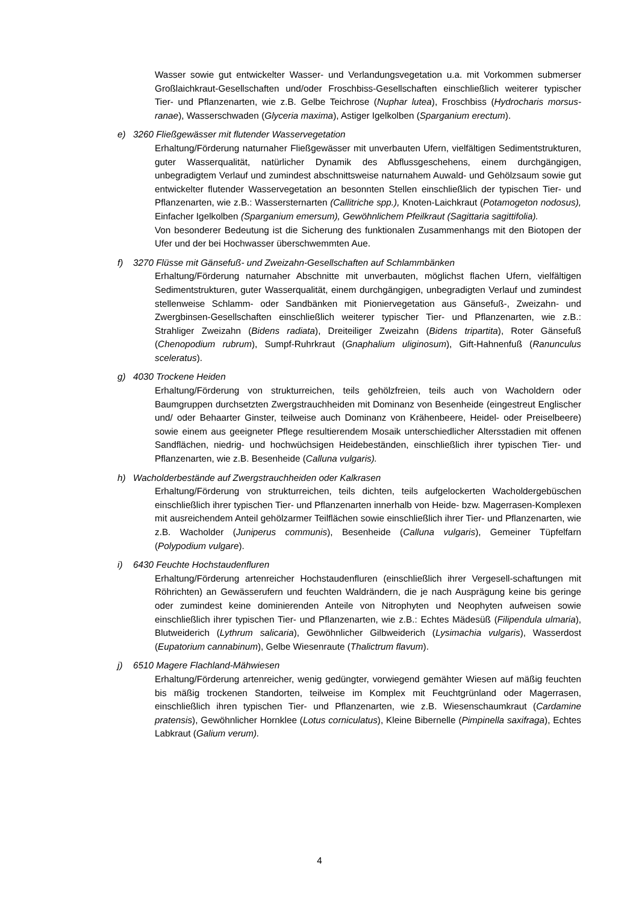Wasser sowie gut entwickelter Wasser- und Verlandungsvegetation u.a. mit Vorkommen submerser Großlaichkraut-Gesellschaften und/oder Froschbiss-Gesellschaften einschließlich weiterer typischer Tier- und Pflanzenarten, wie z.B. Gelbe Teichrose (Nuphar lutea), Froschbiss (Hydrocharis morsus-ranae), Wasserschwaden (Glyceria maxima), Astiger Igelkolben (Sparganium erectum).
e) 3260 Fließgewässer mit flutender Wasservegetation
Erhaltung/Förderung naturnaher Fließgewässer mit unverbauten Ufern, vielfältigen Sedimentstrukturen, guter Wasserqualität, natürlicher Dynamik des Abflussgeschehens, einem durchgängigen, unbegradigtem Verlauf und zumindest abschnittsweise naturnahem Auwald- und Gehölzsaum sowie gut entwickelter flutender Wasservegetation an besonnten Stellen einschließlich der typischen Tier- und Pflanzenarten, wie z.B.: Wassersternarten (Callitriche spp.), Knoten-Laichkraut (Potamogeton nodosus), Einfacher Igelkolben (Sparganium emersum), Gewöhnlichem Pfeilkraut (Sagittaria sagittifolia).
Von besonderer Bedeutung ist die Sicherung des funktionalen Zusammenhangs mit den Biotopen der Ufer und der bei Hochwasser überschwemmten Aue.
f) 3270 Flüsse mit Gänsefuß- und Zweizahn-Gesellschaften auf Schlammbänken
Erhaltung/Förderung naturnaher Abschnitte mit unverbauten, möglichst flachen Ufern, vielfältigen Sedimentstrukturen, guter Wasserqualität, einem durchgängigen, unbegradigten Verlauf und zumindest stellenweise Schlamm- oder Sandbänken mit Pioniervegetation aus Gänsefuß-, Zweizahn- und Zwergbinsen-Gesellschaften einschließlich weiterer typischer Tier- und Pflanzenarten, wie z.B.: Strahliger Zweizahn (Bidens radiata), Dreiteiliger Zweizahn (Bidens tripartita), Roter Gänsefuß (Chenopodium rubrum), Sumpf-Ruhrkraut (Gnaphalium uliginosum), Gift-Hahnenfuß (Ranunculus sceleratus).
g) 4030 Trockene Heiden
Erhaltung/Förderung von strukturreichen, teils gehölzfreien, teils auch von Wacholdern oder Baumgruppen durchsetzten Zwergstrauchheiden mit Dominanz von Besenheide (eingestreut Englischer und/ oder Behaarter Ginster, teilweise auch Dominanz von Krähenbeere, Heidel- oder Preiselbeere) sowie einem aus geeigneter Pflege resultierendem Mosaik unterschiedlicher Altersstadien mit offenen Sandflächen, niedrig- und hochwüchsigen Heidebeständen, einschließlich ihrer typischen Tier- und Pflanzenarten, wie z.B. Besenheide (Calluna vulgaris).
h) Wacholderbestände auf Zwergstrauchheiden oder Kalkrasen
Erhaltung/Förderung von strukturreichen, teils dichten, teils aufgelockerten Wacholdergebüschen einschließlich ihrer typischen Tier- und Pflanzenarten innerhalb von Heide- bzw. Magerrasen-Komplexen mit ausreichendem Anteil gehölzarmer Teilflächen sowie einschließlich ihrer Tier- und Pflanzenarten, wie z.B. Wacholder (Juniperus communis), Besenheide (Calluna vulgaris), Gemeiner Tüpfelfarn (Polypodium vulgare).
i) 6430 Feuchte Hochstaudenfluren
Erhaltung/Förderung artenreicher Hochstaudenfluren (einschließlich ihrer Vergesell-schaftungen mit Röhrichten) an Gewässerufern und feuchten Waldrändern, die je nach Ausprägung keine bis geringe oder zumindest keine dominierenden Anteile von Nitrophyten und Neophyten aufweisen sowie einschließlich ihrer typischen Tier- und Pflanzenarten, wie z.B.: Echtes Mädesüß (Filipendula ulmaria), Blutweiderich (Lythrum salicaria), Gewöhnlicher Gilbweiderich (Lysimachia vulgaris), Wasserdost (Eupatorium cannabinum), Gelbe Wiesenraute (Thalictrum flavum).
j) 6510 Magere Flachland-Mähwiesen
Erhaltung/Förderung artenreicher, wenig gedüngter, vorwiegend gemähter Wiesen auf mäßig feuchten bis mäßig trockenen Standorten, teilweise im Komplex mit Feuchtgrünland oder Magerrasen, einschließlich ihren typischen Tier- und Pflanzenarten, wie z.B. Wiesenschaumkraut (Cardamine pratensis), Gewöhnlicher Hornklee (Lotus corniculatus), Kleine Bibernelle (Pimpinella saxifraga), Echtes Labkraut (Galium verum).
4